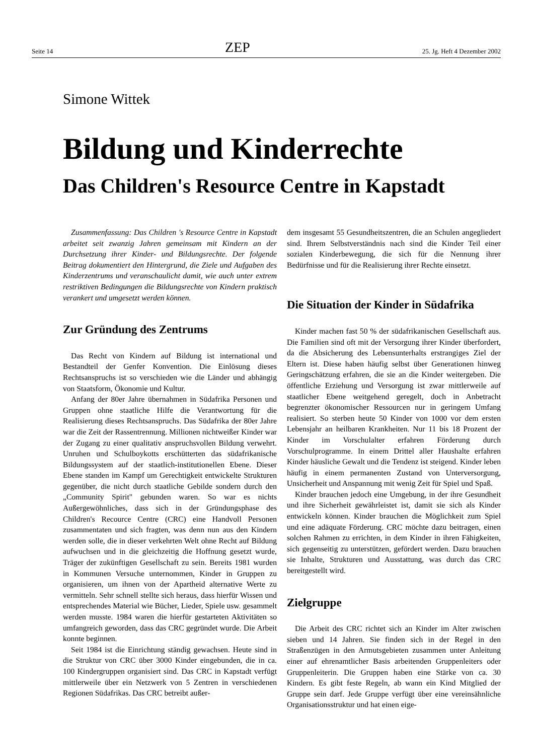Seite 14 ZEP 25. Jg. Heft 4 Dezember 2002
Simone Wittek
Bildung und Kinderrechte
Das Children's Resource Centre in Kapstadt
Zusammenfassung: Das Children 's Resource Centre in Kapstadt arbeitet seit zwanzig Jahren gemeinsam mit Kindern an der Durchsetzung ihrer Kinder- und Bildungsrechte. Der folgende Beitrag dokumentiert den Hintergrund, die Ziele und Aufgaben des Kinderzentrums und veranschaulicht damit, wie auch unter extrem restriktiven Bedingungen die Bildungsrechte von Kindern praktisch verankert und umgesetzt werden können.
Zur Gründung des Zentrums
Das Recht von Kindern auf Bildung ist international und Bestandteil der Genfer Konvention. Die Einlösung dieses Rechtsanspruchs ist so verschieden wie die Länder und abhängig von Staatsform, Ökonomie und Kultur.
Anfang der 80er Jahre übernahmen in Südafrika Personen und Gruppen ohne staatliche Hilfe die Verantwortung für die Realisierung dieses Rechtsanspruchs. Das Südafrika der 80er Jahre war die Zeit der Rassentrennung. Millionen nichtweißer Kinder war der Zugang zu einer qualitativ anspruchsvollen Bildung verwehrt. Unruhen und Schulboykotts erschütterten das südafrikanische Bildungssystem auf der staatlich-institutionellen Ebene. Dieser Ebene standen im Kampf um Gerechtigkeit entwickelte Strukturen gegenüber, die nicht durch staatliche Gebilde sondern durch den „Community Spirit" gebunden waren. So war es nichts Außergewöhnliches, dass sich in der Gründungsphase des Children's Recource Centre (CRC) eine Handvoll Personen zusammentaten und sich fragten, was denn nun aus den Kindern werden solle, die in dieser verkehrten Welt ohne Recht auf Bildung aufwuchsen und in die gleichzeitig die Hoffnung gesetzt wurde, Träger der zukünftigen Gesellschaft zu sein. Bereits 1981 wurden in Kommunen Versuche unternommen, Kinder in Gruppen zu organisieren, um ihnen von der Apartheid alternative Werte zu vermitteln. Sehr schnell stellte sich heraus, dass hierfür Wissen und entsprechendes Material wie Bücher, Lieder, Spiele usw. gesammelt werden musste. 1984 waren die hierfür gestarteten Aktivitäten so umfangreich geworden, dass das CRC gegründet wurde. Die Arbeit konnte beginnen.
Seit 1984 ist die Einrichtung ständig gewachsen. Heute sind in die Struktur von CRC über 3000 Kinder eingebunden, die in ca. 100 Kindergruppen organisiert sind. Das CRC in Kapstadt verfügt mittlerweile über ein Netzwerk von 5 Zentren in verschiedenen Regionen Südafrikas. Das CRC betreibt außer-
dem insgesamt 55 Gesundheitszentren, die an Schulen angegliedert sind. Ihrem Selbstverständnis nach sind die Kinder Teil einer sozialen Kinderbewegung, die sich für die Nennung ihrer Bedürfnisse und für die Realisierung ihrer Rechte einsetzt.
Die Situation der Kinder in Südafrika
Kinder machen fast 50 % der südafrikanischen Gesellschaft aus. Die Familien sind oft mit der Versorgung ihrer Kinder überfordert, da die Absicherung des Lebensunterhalts erstrangiges Ziel der Eltern ist. Diese haben häufig selbst über Generationen hinweg Geringschätzung erfahren, die sie an die Kinder weitergeben. Die öffentliche Erziehung und Versorgung ist zwar mittlerweile auf staatlicher Ebene weitgehend geregelt, doch in Anbetracht begrenzter ökonomischer Ressourcen nur in geringem Umfang realisiert. So sterben heute 50 Kinder von 1000 vor dem ersten Lebensjahr an heilbaren Krankheiten. Nur 11 bis 18 Prozent der Kinder im Vorschulalter erfahren Förderung durch Vorschulprogramme. In einem Drittel aller Haushalte erfahren Kinder häusliche Gewalt und die Tendenz ist steigend. Kinder leben häufig in einem permanenten Zustand von Unterversorgung, Unsicherheit und Anspannung mit wenig Zeit für Spiel und Spaß.
Kinder brauchen jedoch eine Umgebung, in der ihre Gesundheit und ihre Sicherheit gewährleistet ist, damit sie sich als Kinder entwickeln können. Kinder brauchen die Möglichkeit zum Spiel und eine adäquate Förderung. CRC möchte dazu beitragen, einen solchen Rahmen zu errichten, in dem Kinder in ihren Fähigkeiten, sich gegenseitig zu unterstützen, gefördert werden. Dazu brauchen sie Inhalte, Strukturen und Ausstattung, was durch das CRC bereitgestellt wird.
Zielgruppe
Die Arbeit des CRC richtet sich an Kinder im Alter zwischen sieben und 14 Jahren. Sie finden sich in der Regel in den Straßenzügen in den Armutsgebieten zusammen unter Anleitung einer auf ehrenamtlicher Basis arbeitenden Gruppenleiters oder Gruppenleiterin. Die Gruppen haben eine Stärke von ca. 30 Kindern. Es gibt feste Regeln, ab wann ein Kind Mitglied der Gruppe sein darf. Jede Gruppe verfügt über eine vereinsähnliche Organisationsstruktur und hat einen eige-